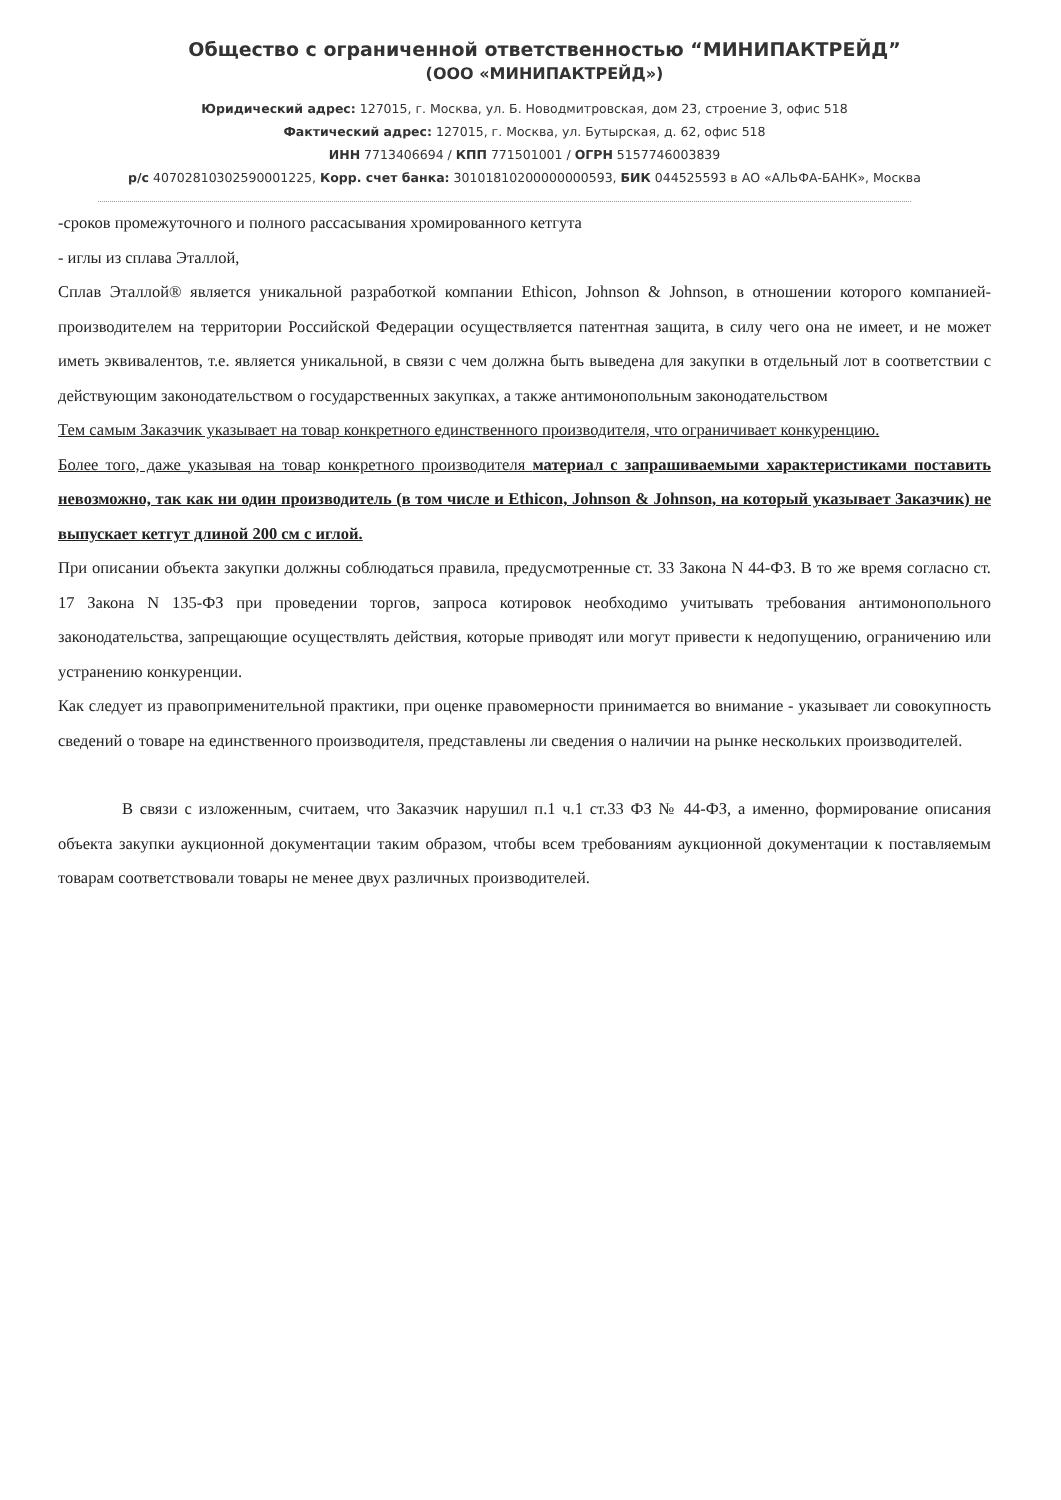Общество с ограниченной ответственностью “МИНИПАКТРЕЙД”
(ООО «МИНИПАКТРЕЙД»)
Юридический адрес: 127015, г. Москва, ул. Б. Новодмитровская, дом 23, строение 3, офис 518
Фактический адрес: 127015, г. Москва, ул. Бутырская, д. 62, офис 518
ИНН 7713406694 / КПП 771501001 / ОГРН 5157746003839
р/с 40702810302590001225, Корр. счет банка: 30101810200000000593, БИК 044525593 в АО «АЛЬФА-БАНК», Москва
-сроков промежуточного и полного рассасывания хромированного кетгута
- иглы из сплава Эталлой,
Сплав Эталлой® является уникальной разработкой компании Ethicon, Johnson & Johnson, в отношении которого компанией-производителем на территории Российской Федерации осуществляется патентная защита, в силу чего она не имеет, и не может иметь эквивалентов, т.е. является уникальной, в связи с чем должна быть выведена для закупки в отдельный лот в соответствии с действующим законодательством о государственных закупках, а также антимонопольным законодательством
Тем самым Заказчик указывает на товар конкретного единственного производителя, что ограничивает конкуренцию.
Более того, даже указывая на товар конкретного производителя материал с запрашиваемыми характеристиками поставить невозможно, так как ни один производитель (в том числе и Ethicon, Johnson & Johnson, на который указывает Заказчик) не выпускает кетгут длиной 200 см с иглой.
При описании объекта закупки должны соблюдаться правила, предусмотренные ст. 33 Закона N 44-ФЗ. В то же время согласно ст. 17 Закона N 135-ФЗ при проведении торгов, запроса котировок необходимо учитывать требования антимонопольного законодательства, запрещающие осуществлять действия, которые приводят или могут привести к недопущению, ограничению или устранению конкуренции.
Как следует из правоприменительной практики, при оценке правомерности принимается во внимание - указывает ли совокупность сведений о товаре на единственного производителя, представлены ли сведения о наличии на рынке нескольких производителей.
В связи с изложенным, считаем, что Заказчик нарушил п.1 ч.1 ст.33 ФЗ № 44-ФЗ, а именно, формирование описания объекта закупки аукционной документации таким образом, чтобы всем требованиям аукционной документации к поставляемым товарам соответствовали товары не менее двух различных производителей.